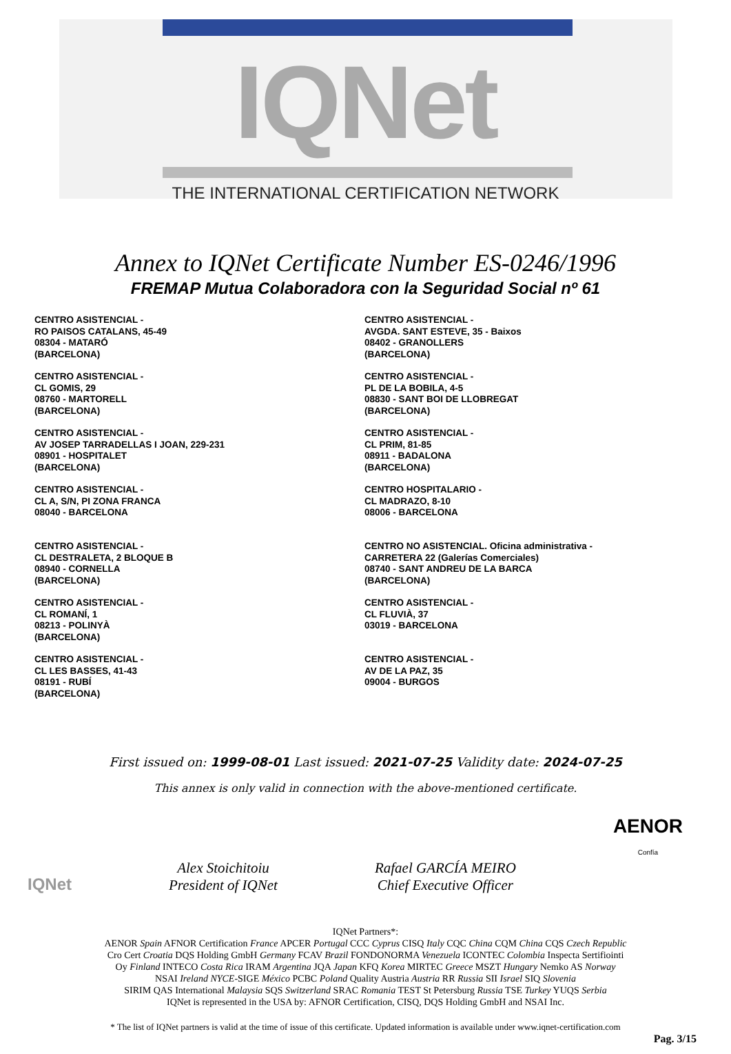IQNet
THE INTERNATIONAL CERTIFICATION NETWORK
Annex to IQNet Certificate Number ES-0246/1996
FREMAP Mutua Colaboradora con la Seguridad Social nº 61
CENTRO ASISTENCIAL -
RO PAISOS CATALANS, 45-49
08304 - MATARÓ
(BARCELONA)
CENTRO ASISTENCIAL -
CL GOMIS, 29
08760 - MARTORELL
(BARCELONA)
CENTRO ASISTENCIAL -
AV JOSEP TARRADELLAS I JOAN, 229-231
08901 - HOSPITALET
(BARCELONA)
CENTRO ASISTENCIAL -
CL A, S/N, PI ZONA FRANCA
08040 - BARCELONA
CENTRO ASISTENCIAL -
CL DESTRALETA, 2 BLOQUE B
08940 - CORNELLA
(BARCELONA)
CENTRO ASISTENCIAL -
CL ROMANÍ, 1
08213 - POLINYÀ
(BARCELONA)
CENTRO ASISTENCIAL -
CL LES BASSES, 41-43
08191 - RUBÍ
(BARCELONA)
CENTRO ASISTENCIAL -
AVGDA. SANT ESTEVE, 35 - Baixos
08402 - GRANOLLERS
(BARCELONA)
CENTRO ASISTENCIAL -
PL DE LA BOBILA, 4-5
08830 - SANT BOI DE LLOBREGAT
(BARCELONA)
CENTRO ASISTENCIAL -
CL PRIM, 81-85
08911 - BADALONA
(BARCELONA)
CENTRO HOSPITALARIO -
CL MADRAZO, 8-10
08006 - BARCELONA
CENTRO NO ASISTENCIAL. Oficina administrativa -
CARRETERA 22 (Galerías Comerciales)
08740 - SANT ANDREU DE LA BARCA
(BARCELONA)
CENTRO ASISTENCIAL -
CL FLUVIÀ, 37
03019 - BARCELONA
CENTRO ASISTENCIAL -
AV DE LA PAZ, 35
09004 - BURGOS
First issued on: 1999-08-01 Last issued: 2021-07-25 Validity date: 2024-07-25
This annex is only valid in connection with the above-mentioned certificate.
IQNet
Alex Stoichitoiu
President of IQNet
Rafael GARCÍA MEIRO
Chief Executive Officer
AENOR
Confía
IQNet Partners*:
AENOR Spain AFNOR Certification France APCER Portugal CCC Cyprus CISQ Italy CQC China CQM China CQS Czech Republic
Cro Cert Croatia DQS Holding GmbH Germany FCAV Brazil FONDONORMA Venezuela ICONTEC Colombia Inspecta Sertifiointi
Oy Finland INTECO Costa Rica IRAM Argentina JQA Japan KFQ Korea MIRTEC Greece MSZT Hungary Nemko AS Norway
NSAI Ireland NYCE-SIGE México PCBC Poland Quality Austria Austria RR Russia SII Israel SIQ Slovenia
SIRIM QAS International Malaysia SQS Switzerland SRAC Romania TEST St Petersburg Russia TSE Turkey YUQS Serbia
IQNet is represented in the USA by: AFNOR Certification, CISQ, DQS Holding GmbH and NSAI Inc.
* The list of IQNet partners is valid at the time of issue of this certificate. Updated information is available under www.iqnet-certification.com
Pag. 3/15